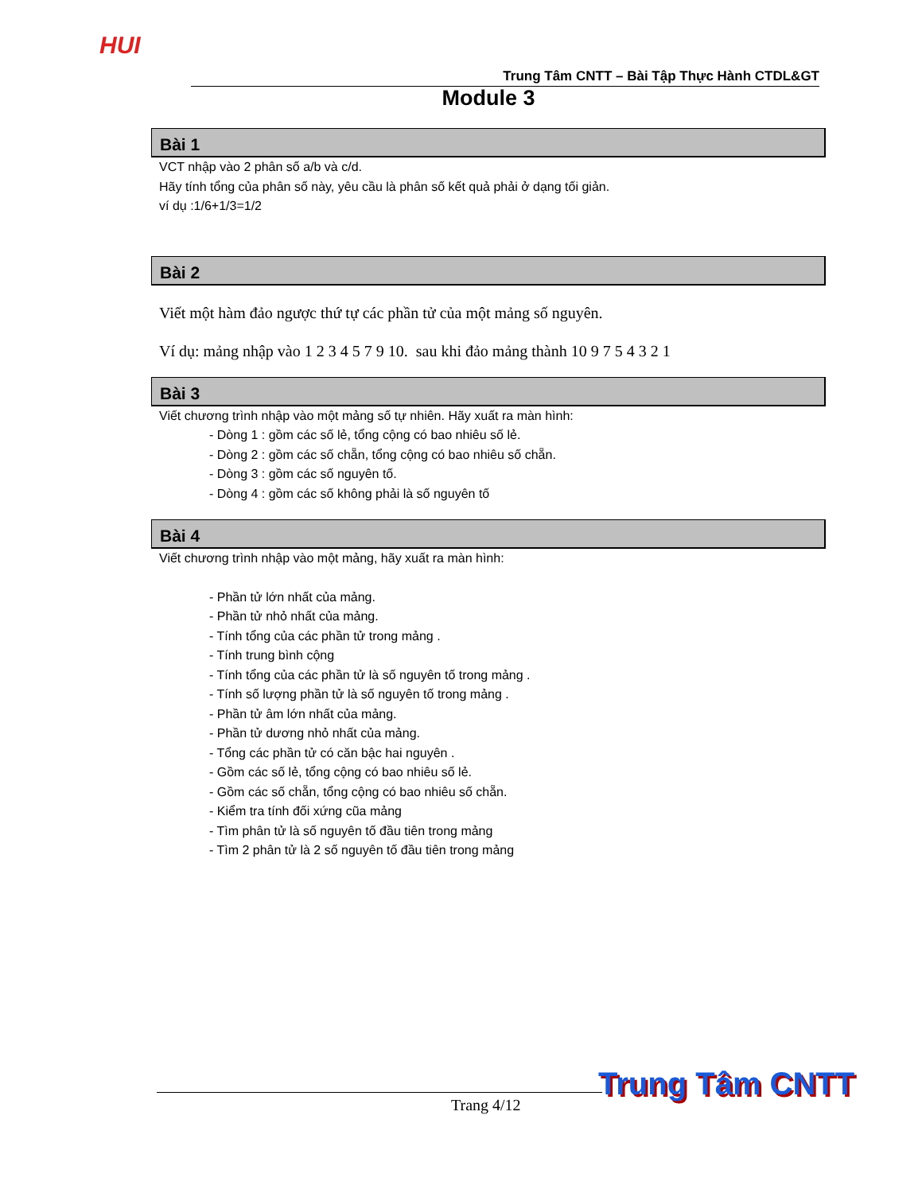HUI
Trung Tâm CNTT – Bài Tập Thực Hành CTDL&GT
Module 3
Bài 1
VCT nhập vào 2 phân số a/b và c/d.
Hãy tính tổng của phân số này, yêu cầu là phân số kết quả phải ở dạng tối giản.
ví dụ :1/6+1/3=1/2
Bài 2
Viết một hàm đảo ngược thứ tự các phần tử của một mảng số nguyên.
Ví dụ: mảng nhập vào 1 2 3 4 5 7 9 10. sau khi đảo mảng thành 10 9 7 5 4 3 2 1
Bài 3
Viết chương trình nhập vào một mảng số tự nhiên. Hãy xuất ra màn hình:
- Dòng 1 : gồm các số lẻ, tổng cộng có bao nhiêu số lẻ.
- Dòng 2 : gồm các số chẵn, tổng cộng có bao nhiêu số chẵn.
- Dòng 3 : gồm các số nguyên tố.
- Dòng 4 : gồm các số không phải là số nguyên tố
Bài 4
Viết chương trình nhập vào một mảng, hãy xuất ra màn hình:
- Phần tử lớn nhất của mảng.
- Phần tử nhỏ nhất của mảng.
- Tính tổng của các phần tử trong mảng .
- Tính trung bình cộng
- Tính tổng của các phần tử là số nguyên tố trong mảng .
- Tính số lượng phần tử là số nguyên tố trong mảng .
- Phần tử âm lớn nhất của mảng.
- Phần tử dương nhỏ nhất của mảng.
- Tổng các phần tử có căn bậc hai nguyên .
- Gồm các số lẻ, tổng cộng có bao nhiêu số lẻ.
- Gồm các số chẵn, tổng cộng có bao nhiêu số chẵn.
- Kiểm tra tính đối xứng cũa mảng
- Tìm phân tử là số nguyên tố đầu tiên trong mảng
- Tìm 2 phân tử là 2 số nguyên tố đầu tiên trong mảng
Trang 4/12
Trung Tâm CNTT